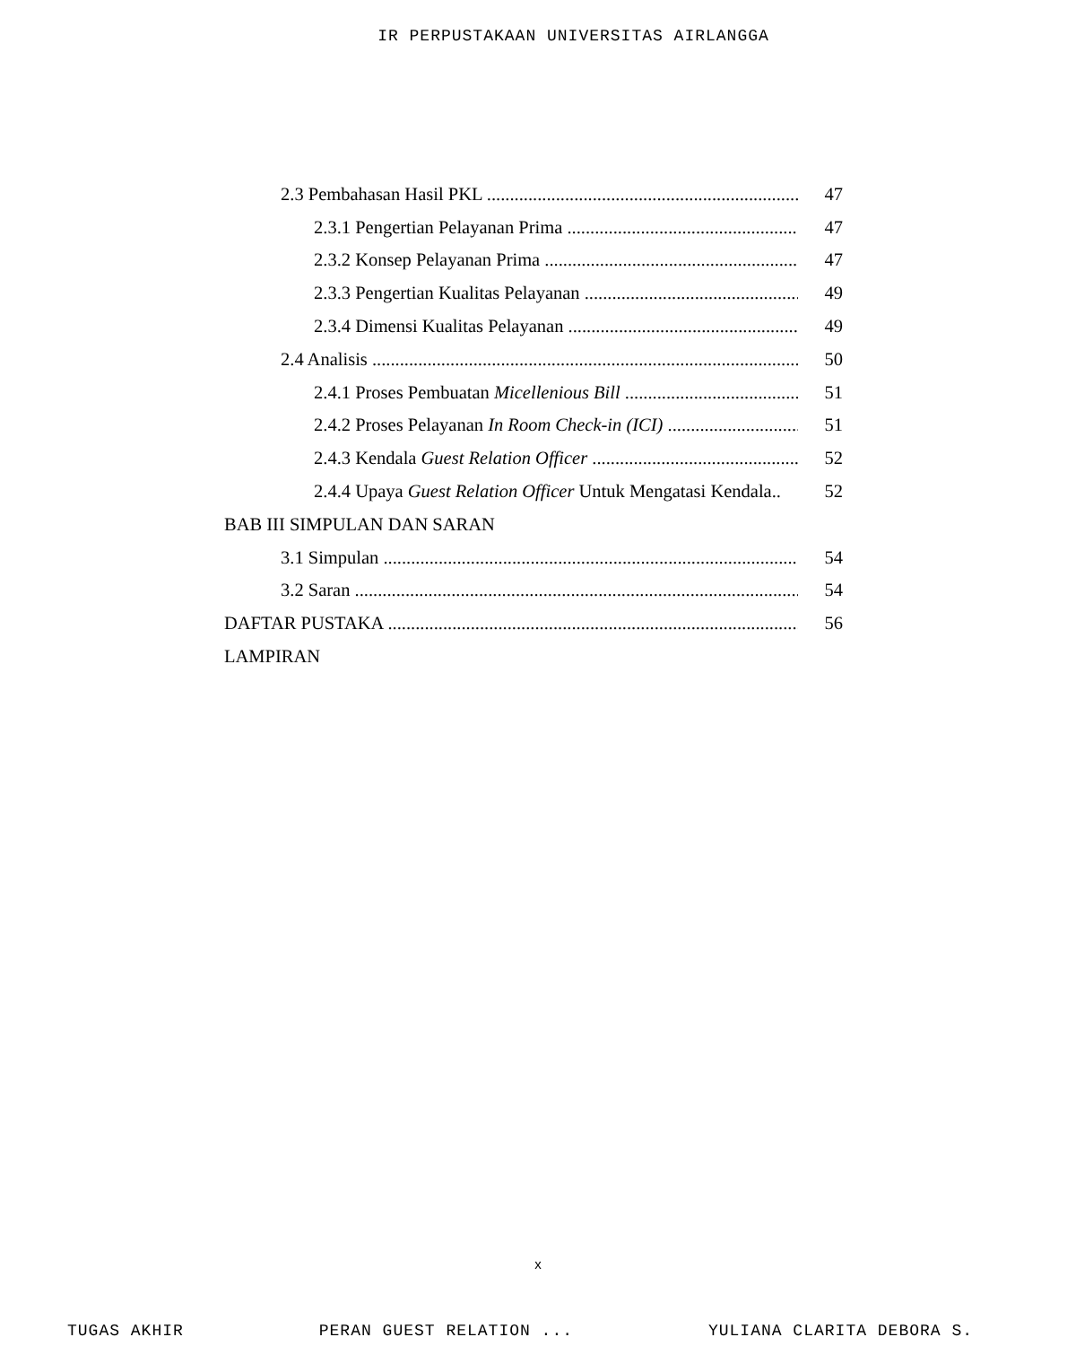IR PERPUSTAKAAN UNIVERSITAS AIRLANGGA
2.3 Pembahasan Hasil PKL 47
2.3.1 Pengertian Pelayanan Prima 47
2.3.2 Konsep Pelayanan Prima 47
2.3.3 Pengertian Kualitas Pelayanan 49
2.3.4 Dimensi Kualitas Pelayanan 49
2.4 Analisis 50
2.4.1 Proses Pembuatan Micellenious Bill 51
2.4.2 Proses Pelayanan In Room Check-in (ICI) 51
2.4.3 Kendala Guest Relation Officer 52
2.4.4 Upaya Guest Relation Officer Untuk Mengatasi Kendala.. 52
BAB III SIMPULAN DAN SARAN
3.1 Simpulan 54
3.2 Saran 54
DAFTAR PUSTAKA 56
LAMPIRAN
x
TUGAS AKHIR PERAN GUEST RELATION ... YULIANA CLARITA DEBORA S.